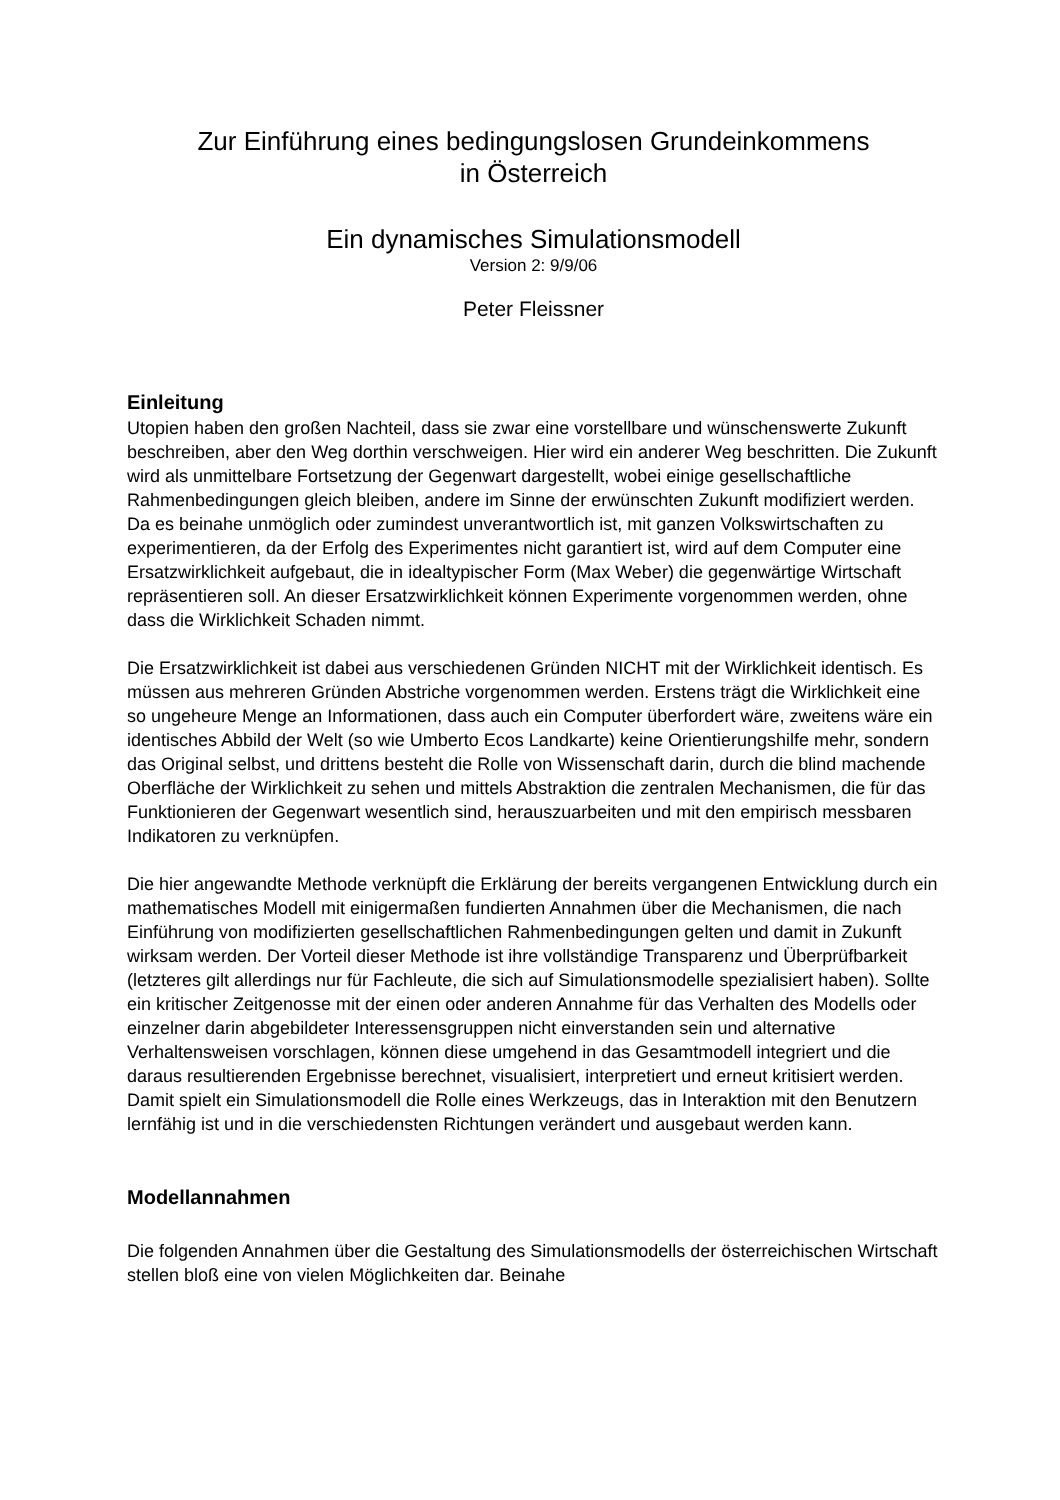Zur Einführung eines bedingungslosen Grundeinkommens
in Österreich
Ein dynamisches Simulationsmodell
Version 2: 9/9/06
Peter Fleissner
Einleitung
Utopien haben den großen Nachteil, dass sie zwar eine vorstellbare und wünschenswerte Zukunft beschreiben, aber den Weg dorthin verschweigen. Hier wird ein anderer Weg beschritten. Die Zukunft wird als unmittelbare Fortsetzung der Gegenwart dargestellt, wobei einige gesellschaftliche Rahmenbedingungen gleich bleiben, andere im Sinne der erwünschten Zukunft modifiziert werden. Da es beinahe unmöglich oder zumindest unverantwortlich ist, mit ganzen Volkswirtschaften zu experimentieren, da der Erfolg des Experimentes nicht garantiert ist, wird auf dem Computer eine Ersatzwirklichkeit aufgebaut, die in idealtypischer Form (Max Weber) die gegenwärtige Wirtschaft repräsentieren soll. An dieser Ersatzwirklichkeit können Experimente vorgenommen werden, ohne dass die Wirklichkeit Schaden nimmt.
Die Ersatzwirklichkeit ist dabei aus verschiedenen Gründen NICHT mit der Wirklichkeit identisch. Es müssen aus mehreren Gründen Abstriche vorgenommen werden. Erstens trägt die Wirklichkeit eine so ungeheure Menge an Informationen, dass auch ein Computer überfordert wäre, zweitens wäre ein identisches Abbild der Welt (so wie Umberto Ecos Landkarte) keine Orientierungshilfe mehr, sondern das Original selbst, und drittens besteht die Rolle von Wissenschaft darin, durch die blind machende Oberfläche der Wirklichkeit zu sehen und mittels Abstraktion die zentralen Mechanismen, die für das Funktionieren der Gegenwart wesentlich sind, herauszuarbeiten und mit den empirisch messbaren Indikatoren zu verknüpfen.
Die hier angewandte Methode verknüpft die Erklärung der bereits vergangenen Entwicklung durch ein mathematisches Modell mit einigermaßen fundierten Annahmen über die Mechanismen, die nach Einführung von modifizierten gesellschaftlichen Rahmenbedingungen gelten und damit in Zukunft wirksam werden. Der Vorteil dieser Methode ist ihre vollständige Transparenz und Überprüfbarkeit (letzteres gilt allerdings nur für Fachleute, die sich auf Simulationsmodelle spezialisiert haben). Sollte ein kritischer Zeitgenosse mit der einen oder anderen Annahme für das Verhalten des Modells oder einzelner darin abgebildeter Interessensgruppen nicht einverstanden sein und alternative Verhaltensweisen vorschlagen, können diese umgehend in das Gesamtmodell integriert und die daraus resultierenden Ergebnisse berechnet, visualisiert, interpretiert und erneut kritisiert werden. Damit spielt ein Simulationsmodell die Rolle eines Werkzeugs, das in Interaktion mit den Benutzern lernfähig ist und in die verschiedensten Richtungen verändert und ausgebaut werden kann.
Modellannahmen
Die folgenden Annahmen über die Gestaltung des Simulationsmodells der österreichischen Wirtschaft stellen bloß eine von vielen Möglichkeiten dar. Beinahe